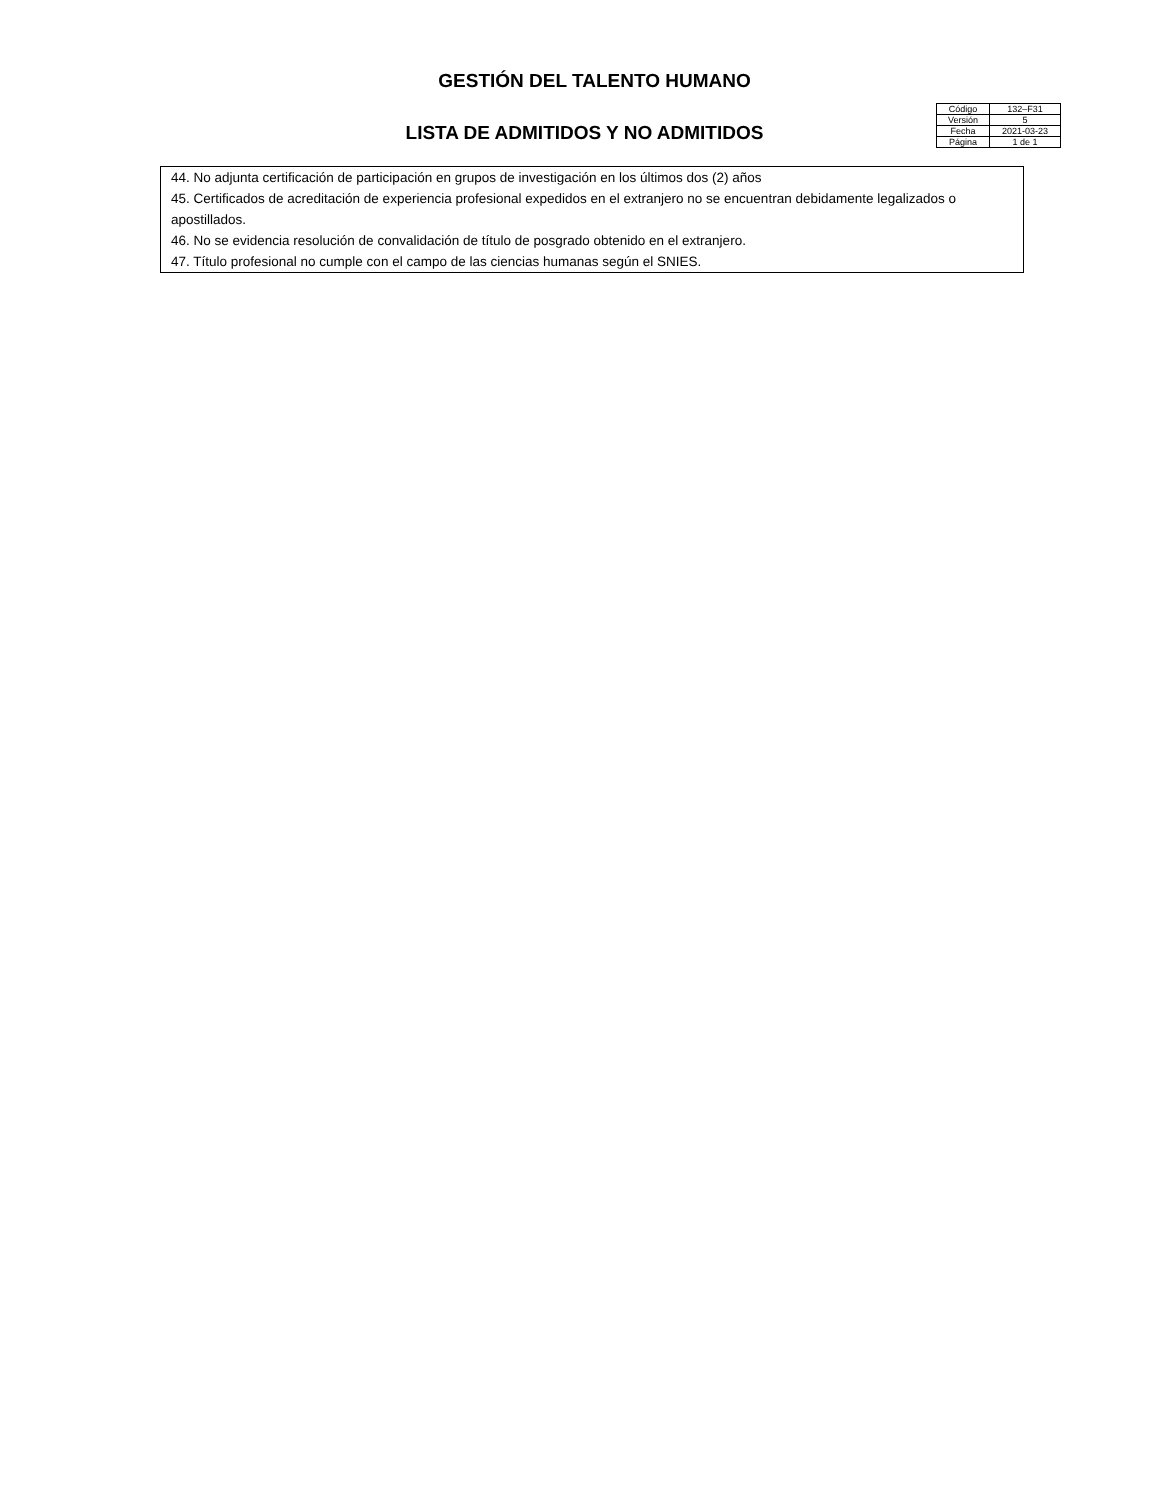GESTIÓN DEL TALENTO HUMANO
| Código | 132–F31 |
| Versión | 5 |
| Fecha | 2021-03-23 |
| Página | 1 de 1 |
LISTA DE ADMITIDOS Y NO ADMITIDOS
44. No adjunta certificación de participación en grupos de investigación en los últimos dos (2) años
45. Certificados de acreditación de experiencia profesional expedidos en el extranjero no se encuentran debidamente legalizados o apostillados.
46. No se evidencia resolución de convalidación de título de posgrado obtenido en el extranjero.
47. Título profesional no cumple con el campo de las ciencias humanas según el SNIES.